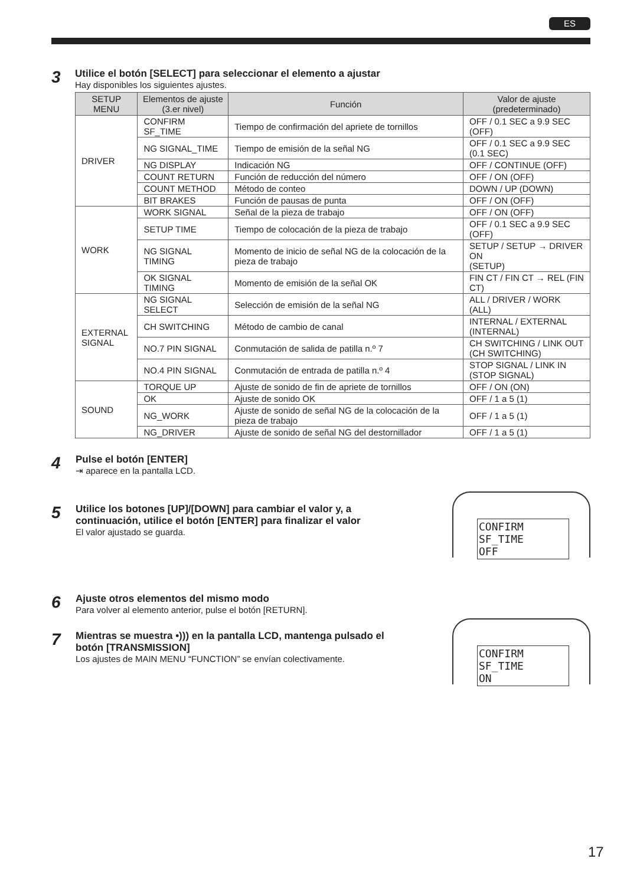ES
3
Utilice el botón [SELECT] para seleccionar el elemento a ajustar
Hay disponibles los siguientes ajustes.
| SETUP MENU | Elementos de ajuste (3.er nivel) | Función | Valor de ajuste (predeterminado) |
| --- | --- | --- | --- |
| DRIVER | CONFIRM SF_TIME | Tiempo de confirmación del apriete de tornillos | OFF / 0.1 SEC a 9.9 SEC (OFF) |
| | NG SIGNAL_TIME | Tiempo de emisión de la señal NG | OFF / 0.1 SEC a 9.9 SEC (0.1 SEC) |
| | NG DISPLAY | Indicación NG | OFF / CONTINUE (OFF) |
| | COUNT RETURN | Función de reducción del número | OFF / ON (OFF) |
| | COUNT METHOD | Método de conteo | DOWN / UP (DOWN) |
| | BIT BRAKES | Función de pausas de punta | OFF / ON (OFF) |
| WORK | WORK SIGNAL | Señal de la pieza de trabajo | OFF / ON (OFF) |
| | SETUP TIME | Tiempo de colocación de la pieza de trabajo | OFF / 0.1 SEC a 9.9 SEC (OFF) |
| | NG SIGNAL TIMING | Momento de inicio de señal NG de la colocación de la pieza de trabajo | SETUP / SETUP → DRIVER ON (SETUP) |
| | OK SIGNAL TIMING | Momento de emisión de la señal OK | FIN CT / FIN CT → REL (FIN CT) |
| EXTERNAL SIGNAL | NG SIGNAL SELECT | Selección de emisión de la señal NG | ALL / DRIVER / WORK (ALL) |
| | CH SWITCHING | Método de cambio de canal | INTERNAL / EXTERNAL (INTERNAL) |
| | NO.7 PIN SIGNAL | Conmutación de salida de patilla n.º 7 | CH SWITCHING / LINK OUT (CH SWITCHING) |
| | NO.4 PIN SIGNAL | Conmutación de entrada de patilla n.º 4 | STOP SIGNAL / LINK IN (STOP SIGNAL) |
| SOUND | TORQUE UP | Ajuste de sonido de fin de apriete de tornillos | OFF / ON (ON) |
| | OK | Ajuste de sonido OK | OFF / 1 a 5 (1) |
| | NG_WORK | Ajuste de sonido de señal NG de la colocación de la pieza de trabajo | OFF / 1 a 5 (1) |
| | NG_DRIVER | Ajuste de sonido de señal NG del destornillador | OFF / 1 a 5 (1) |
4
Pulse el botón [ENTER]
⇥ aparece en la pantalla LCD.
5
CONFIRM SF_TIME
OFF
Utilice los botones [UP]/[DOWN] para cambiar el valor y, a
continuación, utilice el botón [ENTER] para finalizar el valor
El valor ajustado se guarda.
6
Ajuste otros elementos del mismo modo
Para volver al elemento anterior, pulse el botón [RETURN].
7
CONFIRM SF_TIME
ON
Mientras se muestra •))) en la pantalla LCD, mantenga pulsado el
botón [TRANSMISSION]
Los ajustes de MAIN MENU “FUNCTION” se envían colectivamente.
17